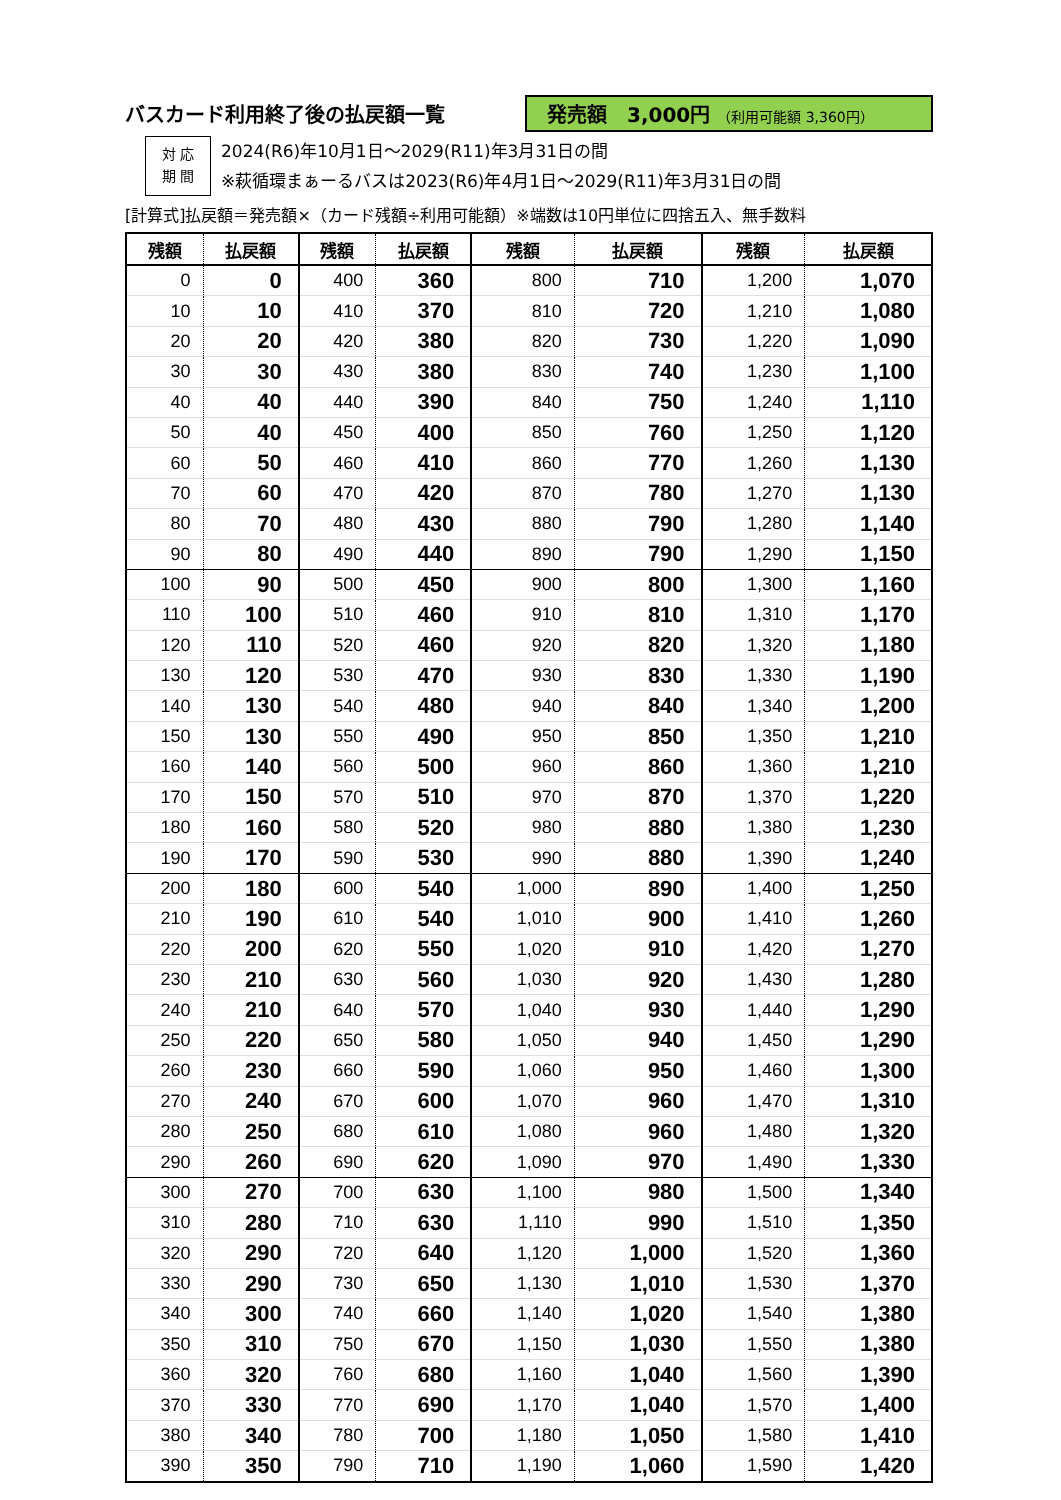バスカード利用終了後の払戻額一覧
発売額　3,000円 （利用可能額 3,360円）
対 応
期 間
2024(R6)年10月1日～2029(R11)年3月31日の間
※萩循環まぁーるバスは2023(R6)年4月1日～2029(R11)年3月31日の間
[計算式]払戻額＝発売額×（カード残額÷利用可能額）※端数は10円単位に四捨五入、無手数料
| 残額 | 払戻額 | 残額 | 払戻額 | 残額 | 払戻額 | 残額 | 払戻額 |
| --- | --- | --- | --- | --- | --- | --- | --- |
| 0 | 0 | 400 | 360 | 800 | 710 | 1,200 | 1,070 |
| 10 | 10 | 410 | 370 | 810 | 720 | 1,210 | 1,080 |
| 20 | 20 | 420 | 380 | 820 | 730 | 1,220 | 1,090 |
| 30 | 30 | 430 | 380 | 830 | 740 | 1,230 | 1,100 |
| 40 | 40 | 440 | 390 | 840 | 750 | 1,240 | 1,110 |
| 50 | 40 | 450 | 400 | 850 | 760 | 1,250 | 1,120 |
| 60 | 50 | 460 | 410 | 860 | 770 | 1,260 | 1,130 |
| 70 | 60 | 470 | 420 | 870 | 780 | 1,270 | 1,130 |
| 80 | 70 | 480 | 430 | 880 | 790 | 1,280 | 1,140 |
| 90 | 80 | 490 | 440 | 890 | 790 | 1,290 | 1,150 |
| 100 | 90 | 500 | 450 | 900 | 800 | 1,300 | 1,160 |
| 110 | 100 | 510 | 460 | 910 | 810 | 1,310 | 1,170 |
| 120 | 110 | 520 | 460 | 920 | 820 | 1,320 | 1,180 |
| 130 | 120 | 530 | 470 | 930 | 830 | 1,330 | 1,190 |
| 140 | 130 | 540 | 480 | 940 | 840 | 1,340 | 1,200 |
| 150 | 130 | 550 | 490 | 950 | 850 | 1,350 | 1,210 |
| 160 | 140 | 560 | 500 | 960 | 860 | 1,360 | 1,210 |
| 170 | 150 | 570 | 510 | 970 | 870 | 1,370 | 1,220 |
| 180 | 160 | 580 | 520 | 980 | 880 | 1,380 | 1,230 |
| 190 | 170 | 590 | 530 | 990 | 880 | 1,390 | 1,240 |
| 200 | 180 | 600 | 540 | 1,000 | 890 | 1,400 | 1,250 |
| 210 | 190 | 610 | 540 | 1,010 | 900 | 1,410 | 1,260 |
| 220 | 200 | 620 | 550 | 1,020 | 910 | 1,420 | 1,270 |
| 230 | 210 | 630 | 560 | 1,030 | 920 | 1,430 | 1,280 |
| 240 | 210 | 640 | 570 | 1,040 | 930 | 1,440 | 1,290 |
| 250 | 220 | 650 | 580 | 1,050 | 940 | 1,450 | 1,290 |
| 260 | 230 | 660 | 590 | 1,060 | 950 | 1,460 | 1,300 |
| 270 | 240 | 670 | 600 | 1,070 | 960 | 1,470 | 1,310 |
| 280 | 250 | 680 | 610 | 1,080 | 960 | 1,480 | 1,320 |
| 290 | 260 | 690 | 620 | 1,090 | 970 | 1,490 | 1,330 |
| 300 | 270 | 700 | 630 | 1,100 | 980 | 1,500 | 1,340 |
| 310 | 280 | 710 | 630 | 1,110 | 990 | 1,510 | 1,350 |
| 320 | 290 | 720 | 640 | 1,120 | 1,000 | 1,520 | 1,360 |
| 330 | 290 | 730 | 650 | 1,130 | 1,010 | 1,530 | 1,370 |
| 340 | 300 | 740 | 660 | 1,140 | 1,020 | 1,540 | 1,380 |
| 350 | 310 | 750 | 670 | 1,150 | 1,030 | 1,550 | 1,380 |
| 360 | 320 | 760 | 680 | 1,160 | 1,040 | 1,560 | 1,390 |
| 370 | 330 | 770 | 690 | 1,170 | 1,040 | 1,570 | 1,400 |
| 380 | 340 | 780 | 700 | 1,180 | 1,050 | 1,580 | 1,410 |
| 390 | 350 | 790 | 710 | 1,190 | 1,060 | 1,590 | 1,420 |